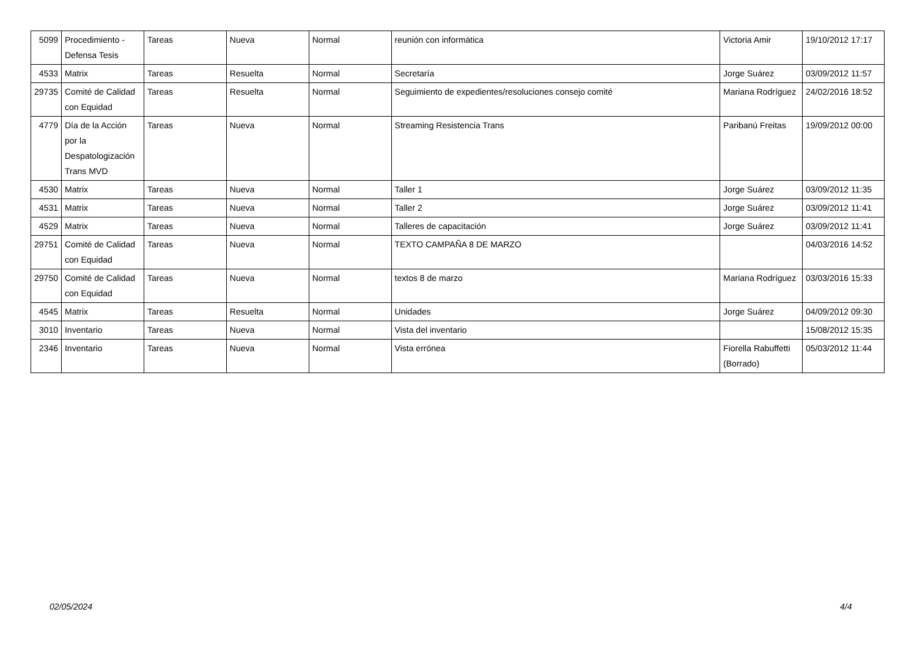| 5099 | Procedimiento - Defensa Tesis | Tareas | Nueva | Normal | reunión con informática | Victoria Amir | 19/10/2012 17:17 |
| 4533 | Matrix | Tareas | Resuelta | Normal | Secretaría | Jorge Suárez | 03/09/2012 11:57 |
| 29735 | Comité de Calidad con Equidad | Tareas | Resuelta | Normal | Seguimiento de expedientes/resoluciones consejo comité | Mariana Rodríguez | 24/02/2016 18:52 |
| 4779 | Día de la Acción por la Despatologización Trans MVD | Tareas | Nueva | Normal | Streaming Resistencia Trans | Paribanú Freitas | 19/09/2012 00:00 |
| 4530 | Matrix | Tareas | Nueva | Normal | Taller 1 | Jorge Suárez | 03/09/2012 11:35 |
| 4531 | Matrix | Tareas | Nueva | Normal | Taller 2 | Jorge Suárez | 03/09/2012 11:41 |
| 4529 | Matrix | Tareas | Nueva | Normal | Talleres de capacitación | Jorge Suárez | 03/09/2012 11:41 |
| 29751 | Comité de Calidad con Equidad | Tareas | Nueva | Normal | TEXTO CAMPAÑA 8 DE MARZO | | 04/03/2016 14:52 |
| 29750 | Comité de Calidad con Equidad | Tareas | Nueva | Normal | textos 8 de marzo | Mariana Rodríguez | 03/03/2016 15:33 |
| 4545 | Matrix | Tareas | Resuelta | Normal | Unidades | Jorge Suárez | 04/09/2012 09:30 |
| 3010 | Inventario | Tareas | Nueva | Normal | Vista del inventario | | 15/08/2012 15:35 |
| 2346 | Inventario | Tareas | Nueva | Normal | Vista errónea | Fiorella Rabuffetti (Borrado) | 05/03/2012 11:44 |
02/05/2024 4/4